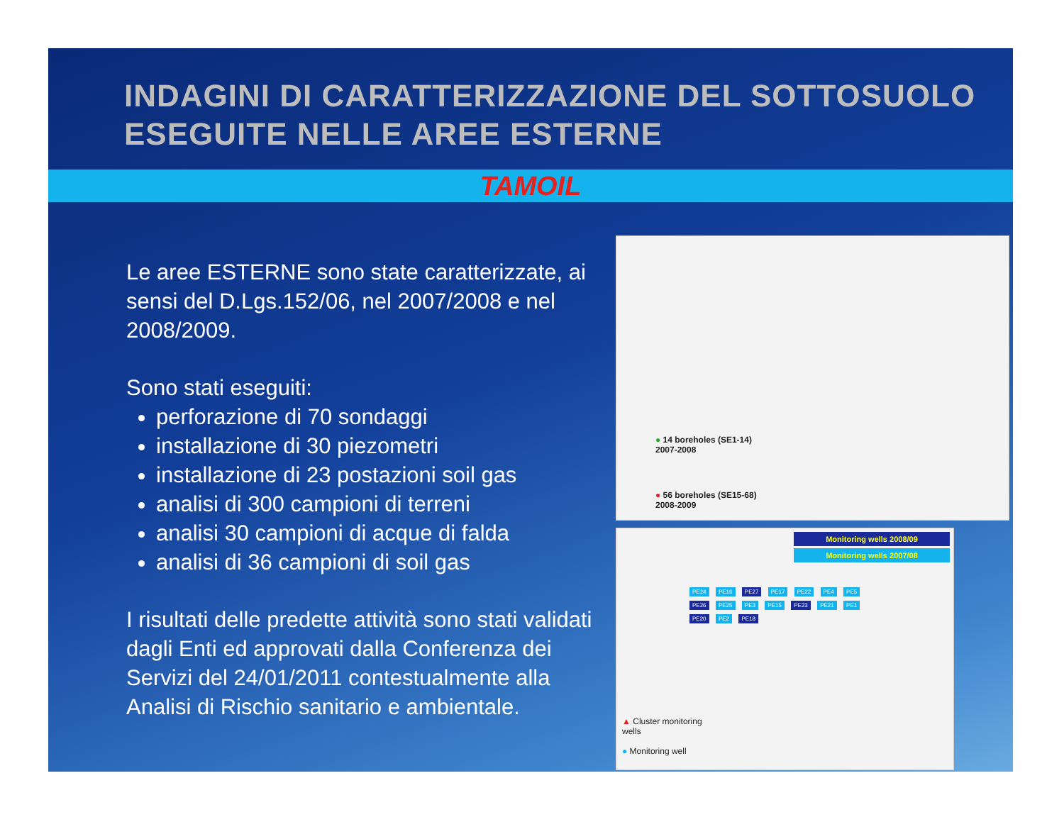INDAGINI DI CARATTERIZZAZIONE DEL SOTTOSUOLO ESEGUITE NELLE AREE ESTERNE
TAMOIL
Le aree ESTERNE sono state caratterizzate, ai sensi del D.Lgs.152/06, nel 2007/2008 e nel 2008/2009.
Sono stati eseguiti:
perforazione di 70 sondaggi
installazione di 30 piezometri
installazione di 23 postazioni soil gas
analisi di 300 campioni di terreni
analisi 30 campioni di acque di falda
analisi di 36 campioni di soil gas
I risultati delle predette attività sono stati validati dagli Enti ed approvati dalla Conferenza dei Servizi del 24/01/2011 contestualmente alla Analisi di Rischio sanitario e ambientale.
● 14 boreholes (SE1-14)
2007-2008
● 56 boreholes (SE15-68)
2008-2009
Monitoring wells 2008/09
Monitoring wells 2007/08
PE24 PE16 PE27 PE17 PE22 PE4 PE5 PE26 PE25 PE3 PE15 PE23 PE21 PE1 PE20 PE2 PE18
▲ Cluster monitoring
wells
● Monitoring well